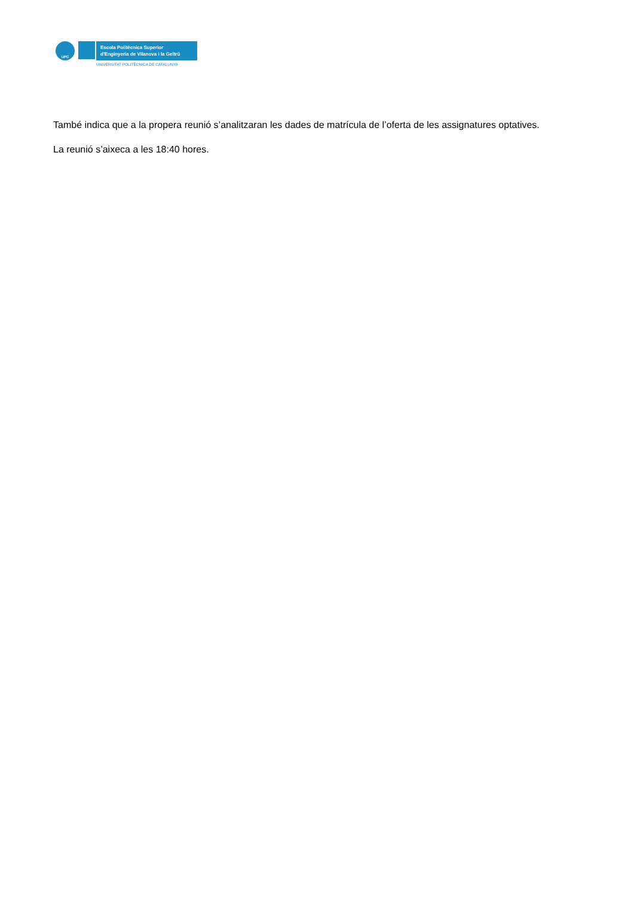UPC
Escola Politècnica Superior
d'Enginyeria de Vilanova i la Geltrú
UNIVERSITAT POLITÈCNICA DE CATALUNYA
També indica que a la propera reunió s’analitzaran les dades de matrícula de l’oferta de les assignatures optatives.
La reunió s’aixeca a les 18:40 hores.